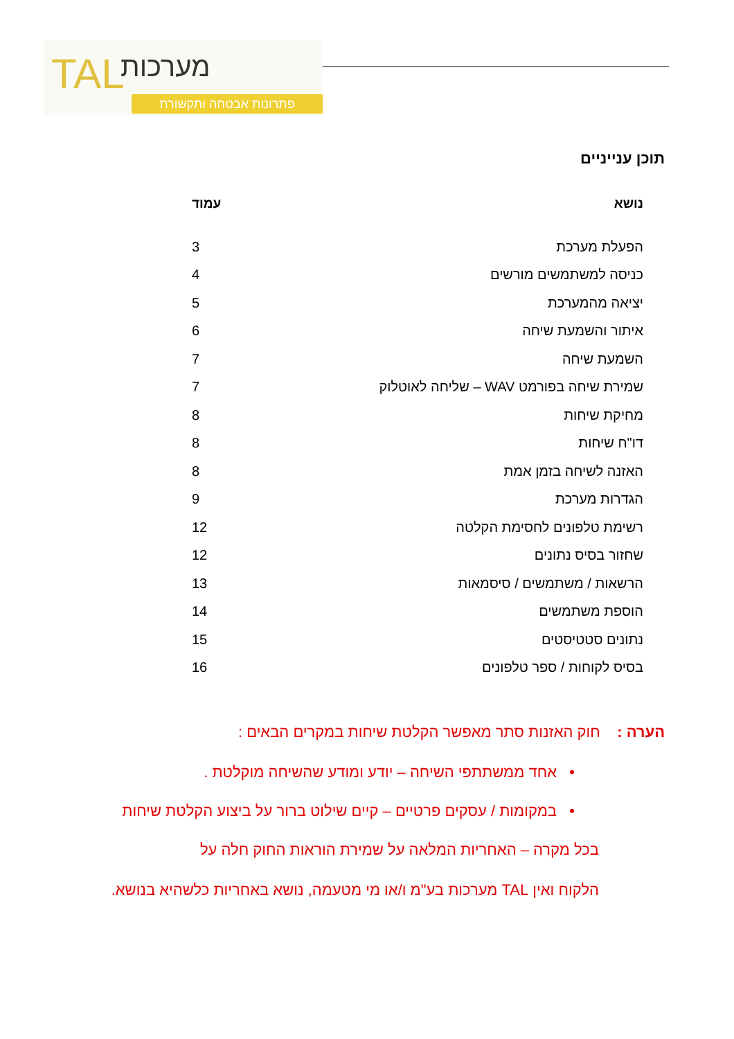TAL מערכות
פתרונות אבטחה ותקשורת
תוכן ענייניים
| נושא | עמוד |
| --- | --- |
| הפעלת מערכת | 3 |
| כניסה למשתמשים מורשים | 4 |
| יציאה מהמערכת | 5 |
| איתור והשמעת שיחה | 6 |
| השמעת שיחה | 7 |
| שמירת שיחה בפורמט WAV – שליחה לאוטלוק | 7 |
| מחיקת שיחות | 8 |
| דו"ח שיחות | 8 |
| האזנה לשיחה בזמן אמת | 8 |
| הגדרות מערכת | 9 |
| רשימת טלפונים לחסימת הקלטה | 12 |
| שחזור בסיס נתונים | 12 |
| הרשאות / משתמשים / סיסמאות | 13 |
| הוספת משתמשים | 14 |
| נתונים סטטיסטים | 15 |
| בסיס לקוחות / ספר טלפונים | 16 |
הערה : חוק האזנות סתר מאפשר הקלטת שיחות במקרים הבאים :
• אחד ממשתתפי השיחה – יודע ומודע שהשיחה מוקלטת .
• במקומות / עסקים פרטיים – קיים שילוט ברור על ביצוע הקלטת שיחות
בכל מקרה – האחריות המלאה על שמירת הוראות החוק חלה על
הלקוח ואין TAL מערכות בע"מ ו/או מי מטעמה, נושא באחריות כלשהיא בנושא.